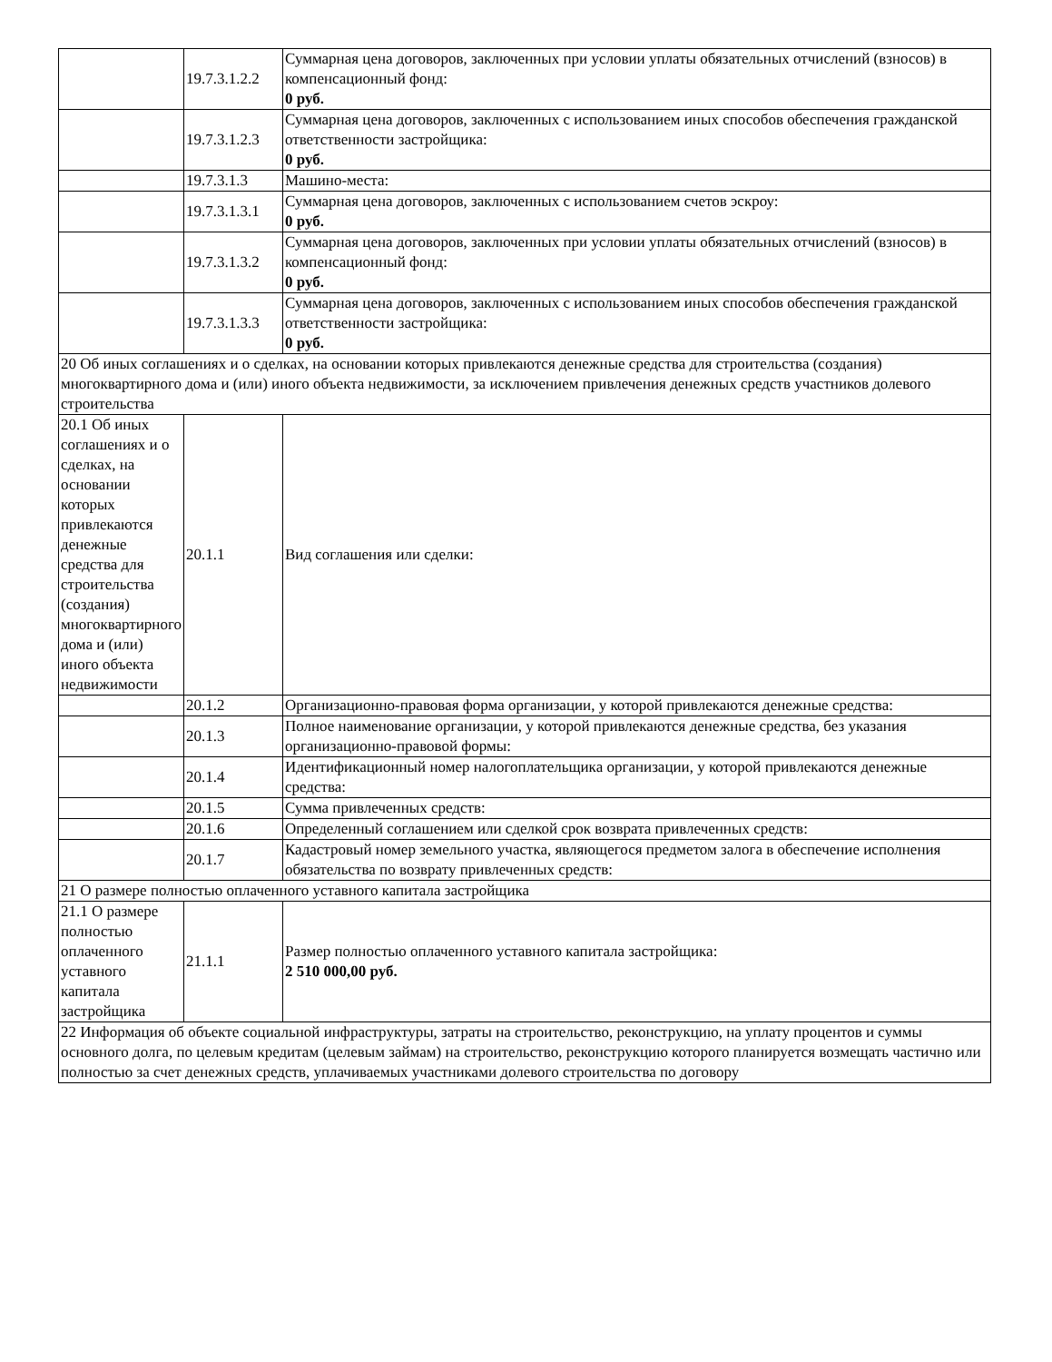| | 19.7.3.1.2.2 | Суммарная цена договоров, заключенных при условии уплаты обязательных отчислений (взносов) в компенсационный фонд: 0 руб. |
| | 19.7.3.1.2.3 | Суммарная цена договоров, заключенных с использованием иных способов обеспечения гражданской ответственности застройщика: 0 руб. |
| | 19.7.3.1.3 | Машино-места: |
| | 19.7.3.1.3.1 | Суммарная цена договоров, заключенных с использованием счетов эскроу: 0 руб. |
| | 19.7.3.1.3.2 | Суммарная цена договоров, заключенных при условии уплаты обязательных отчислений (взносов) в компенсационный фонд: 0 руб. |
| | 19.7.3.1.3.3 | Суммарная цена договоров, заключенных с использованием иных способов обеспечения гражданской ответственности застройщика: 0 руб. |
| 20 Об иных соглашениях и о сделках, на основании которых привлекаются денежные средства для строительства (создания) многоквартирного дома и (или) иного объекта недвижимости, за исключением привлечения денежных средств участников долевого строительства | | |
| 20.1 Об иных соглашениях и о сделках, на основании которых привлекаются денежные средства для строительства (создания) многоквартирного дома и (или) иного объекта недвижимости | 20.1.1 | Вид соглашения или сделки: |
| | 20.1.2 | Организационно-правовая форма организации, у которой привлекаются денежные средства: |
| | 20.1.3 | Полное наименование организации, у которой привлекаются денежные средства, без указания организационно-правовой формы: |
| | 20.1.4 | Идентификационный номер налогоплательщика организации, у которой привлекаются денежные средства: |
| | 20.1.5 | Сумма привлеченных средств: |
| | 20.1.6 | Определенный соглашением или сделкой срок возврата привлеченных средств: |
| | 20.1.7 | Кадастровый номер земельного участка, являющегося предметом залога в обеспечение исполнения обязательства по возврату привлеченных средств: |
| 21 О размере полностью оплаченного уставного капитала застройщика | | |
| 21.1 О размере полностью оплаченного уставного капитала застройщика | 21.1.1 | Размер полностью оплаченного уставного капитала застройщика: 2 510 000,00 руб. |
| 22 Информация об объекте социальной инфраструктуры, затраты на строительство, реконструкцию, на уплату процентов и суммы основного долга, по целевым кредитам (целевым займам) на строительство, реконструкцию которого планируется возмещать частично или полностью за счет денежных средств, уплачиваемых участниками долевого строительства по договору | | |